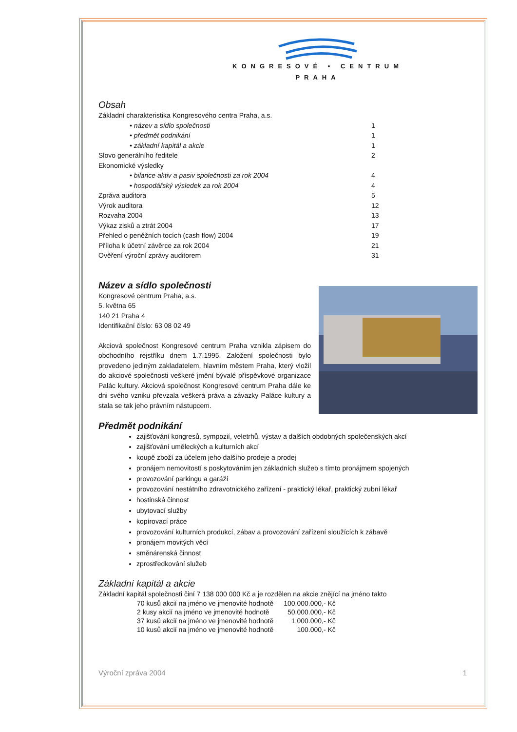KONGRESOVÉ • CENTRUM
PRAHA
Obsah
| Základní charakteristika Kongresového centra Praha, a.s. | |
| • název a sídlo společnosti | 1 |
| • předmět podnikání | 1 |
| • základní kapitál a akcie | 1 |
| Slovo generálního ředitele | 2 |
| Ekonomické výsledky | |
| • bilance aktiv a pasiv společnosti za rok 2004 | 4 |
| • hospodářský výsledek za rok 2004 | 4 |
| Zpráva auditora | 5 |
| Výrok auditora | 12 |
| Rozvaha 2004 | 13 |
| Výkaz zisků a ztrát 2004 | 17 |
| Přehled o peněžních tocích (cash flow) 2004 | 19 |
| Příloha k účetní závěrce za rok 2004 | 21 |
| Ověření výroční zprávy auditorem | 31 |
Název a sídlo společnosti
Kongresové centrum Praha, a.s.
5. května 65
140 21 Praha 4
Identifikační číslo: 63 08 02 49
Akciová společnost Kongresové centrum Praha vznikla zápisem do obchodního rejstříku dnem 1.7.1995. Založení společnosti bylo provedeno jediným zakladatelem, hlavním městem Praha, který vložil do akciové společnosti veškeré jmění bývalé příspěvkové organizace Palác kultury. Akciová společnost Kongresové centrum Praha dále ke dni svého vzniku převzala veškerá práva a závazky Paláce kultury a stala se tak jeho právním nástupcem.
Předmět podnikání
zajišťování kongresů, sympozií, veletrhů, výstav a dalších obdobných společenských akcí
zajišťování uměleckých a kulturních akcí
koupě zboží za účelem jeho dalšího prodeje a prodej
pronájem nemovitostí s poskytováním jen základních služeb s tímto pronájmem spojených
provozování parkingu a garáží
provozování nestátního zdravotnického zařízení - praktický lékař, praktický zubní lékař
hostinská činnost
ubytovací služby
kopírovací práce
provozování kulturních produkcí, zábav a provozování zařízení sloužících k zábavě
pronájem movitých věcí
směnárenská činnost
zprostředkování služeb
Základní kapitál a akcie
Základní kapitál společnosti činí 7 138 000 000 Kč a je rozdělen na akcie znějící na jméno takto
| 70 kusů akcií na jméno ve jmenovité hodnotě | 100.000.000,- Kč |
| 2 kusy akcií na jméno ve jmenovité hodnotě | 50.000.000,- Kč |
| 37 kusů akcií na jméno ve jmenovité hodnotě | 1.000.000,- Kč |
| 10 kusů akcií na jméno ve jmenovité hodnotě | 100.000,- Kč |
Výroční zpráva 2004 1